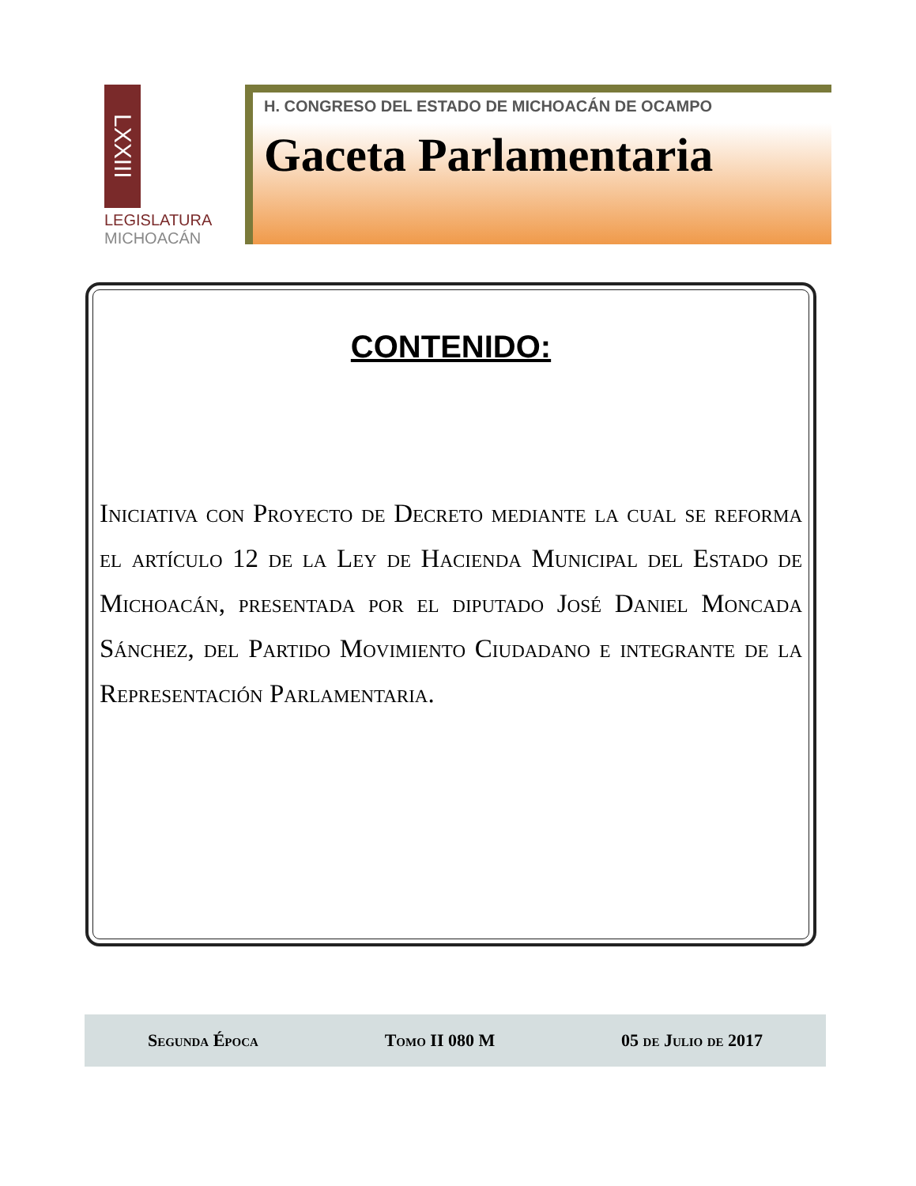LXXIII
LEGISLATURA
MICHOACÁN
H. CONGRESO DEL ESTADO DE MICHOACÁN DE OCAMPO
Gaceta Parlamentaria
CONTENIDO:
Iniciativa con Proyecto de Decreto mediante la cual se reforma el artículo 12 de la Ley de Hacienda Municipal del Estado de Michoacán, presentada por el diputado José Daniel Moncada Sánchez, del Partido Movimiento Ciudadano e integrante de la Representación Parlamentaria.
Segunda Época Tomo II 080 M 05 de Julio de 2017